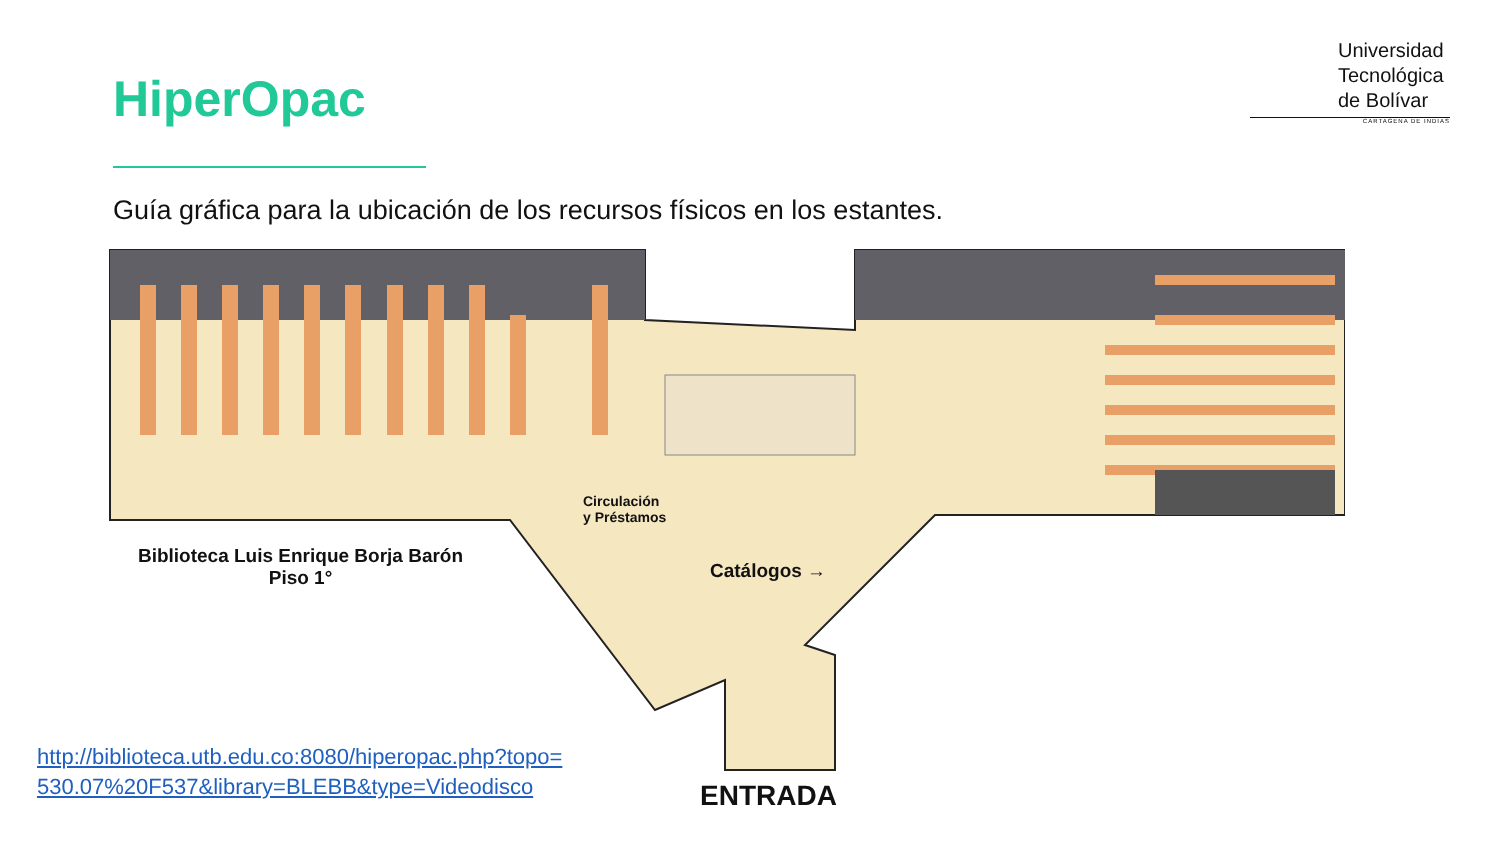HiperOpac
Universidad
Tecnológica
de Bolívar
CARTAGENA DE INDIAS
Guía gráfica para la ubicación de los recursos físicos en los estantes.
Circulación
y Préstamos
Catálogos →
Biblioteca Luis Enrique Borja Barón
Piso 1°
ENTRADA
http://biblioteca.utb.edu.co:8080/hiperopac.php?topo=
530.07%20F537&library=BLEBB&type=Videodisco